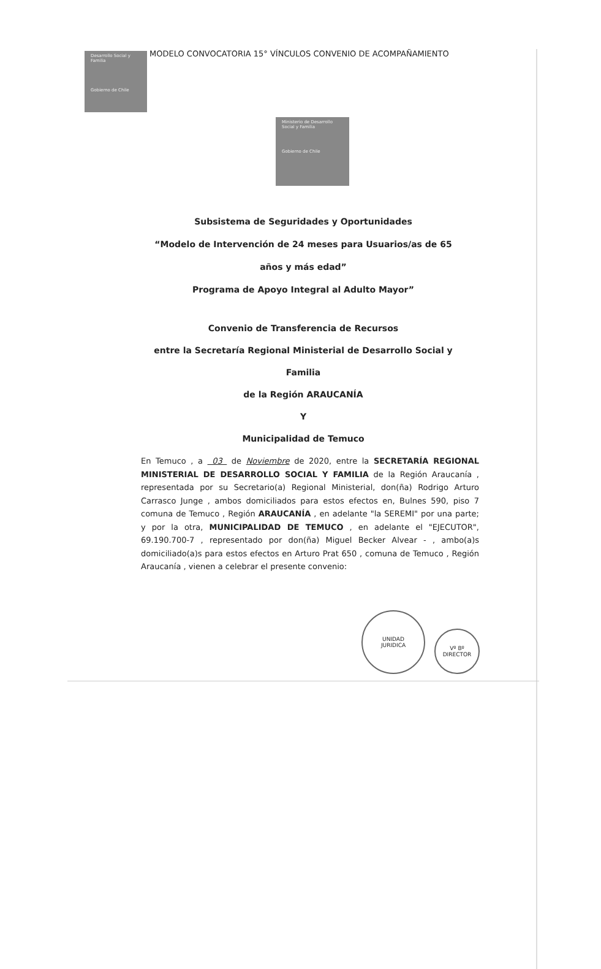Desarrollo Social y Familia
Gobierno de Chile
MODELO CONVOCATORIA 15° VÍNCULOS CONVENIO DE ACOMPAÑAMIENTO
Ministerio de Desarrollo Social y Familia
Gobierno de Chile
Subsistema de Seguridades y Oportunidades
“Modelo de Intervención de 24 meses para Usuarios/as de 65 años y más edad”
Programa de Apoyo Integral al Adulto Mayor”
Convenio de Transferencia de Recursos
entre la Secretaría Regional Ministerial de Desarrollo Social y Familia
de la Región ARAUCANÍA
Y
Municipalidad de Temuco
En Temuco , a 03 de Noviembre de 2020, entre la SECRETARÍA REGIONAL MINISTERIAL DE DESARROLLO SOCIAL Y FAMILIA de la Región Araucanía , representada por su Secretario(a) Regional Ministerial, don(ña) Rodrigo Arturo Carrasco Junge , ambos domiciliados para estos efectos en, Bulnes 590, piso 7 comuna de Temuco , Región ARAUCANÍA , en adelante "la SEREMI" por una parte; y por la otra, MUNICIPALIDAD DE TEMUCO , en adelante el "EJECUTOR", 69.190.700-7 , representado por don(ña) Miguel Becker Alvear - , ambo(a)s domiciliado(a)s para estos efectos en Arturo Prat 650 , comuna de Temuco , Región Araucanía , vienen a celebrar el presente convenio:
UNIDAD
JURIDICA
Vº Bº
DIRECTOR